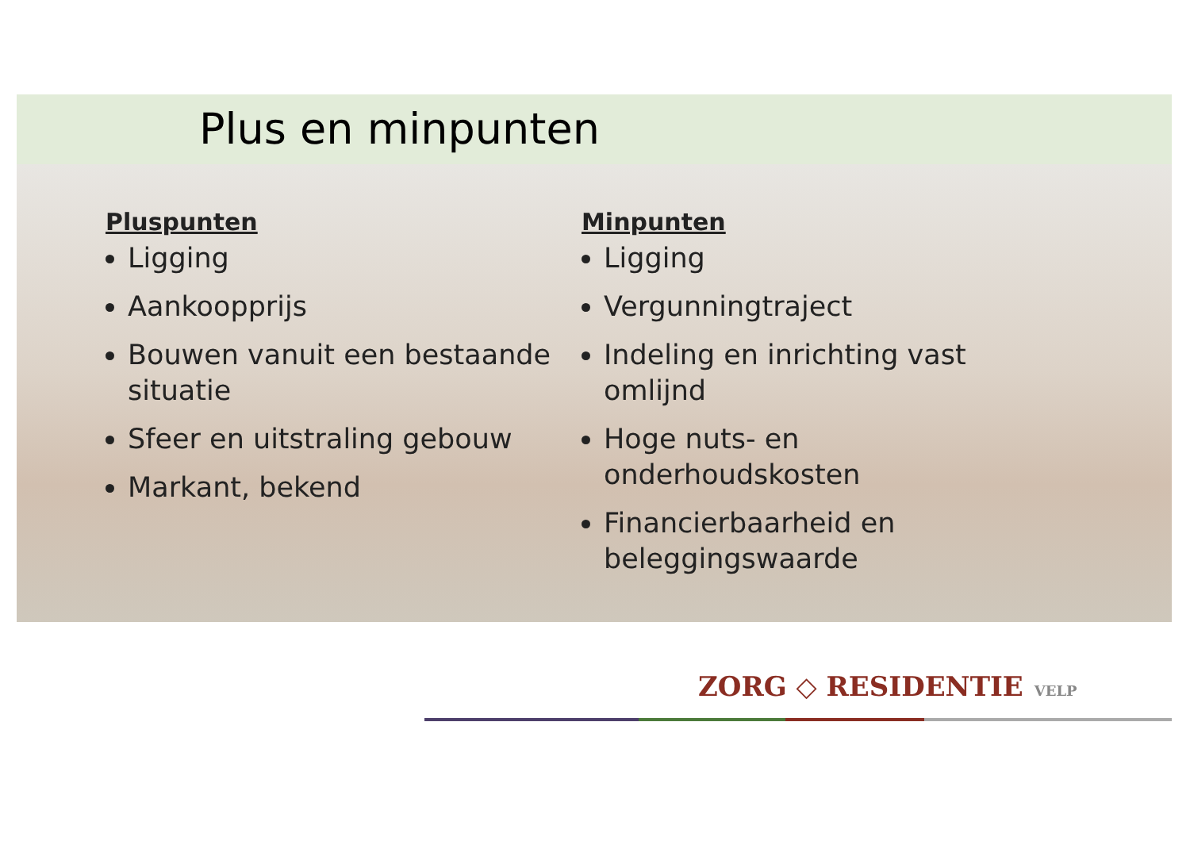Plus en minpunten
Pluspunten
Ligging
Aankoopprijs
Bouwen vanuit een bestaande situatie
Sfeer en uitstraling gebouw
Markant, bekend
Minpunten
Ligging
Vergunningtraject
Indeling en inrichting vast omlijnd
Hoge nuts- en onderhoudskosten
Financierbaarheid en beleggingswaarde
ZORG ◇ RESIDENTIE VELP